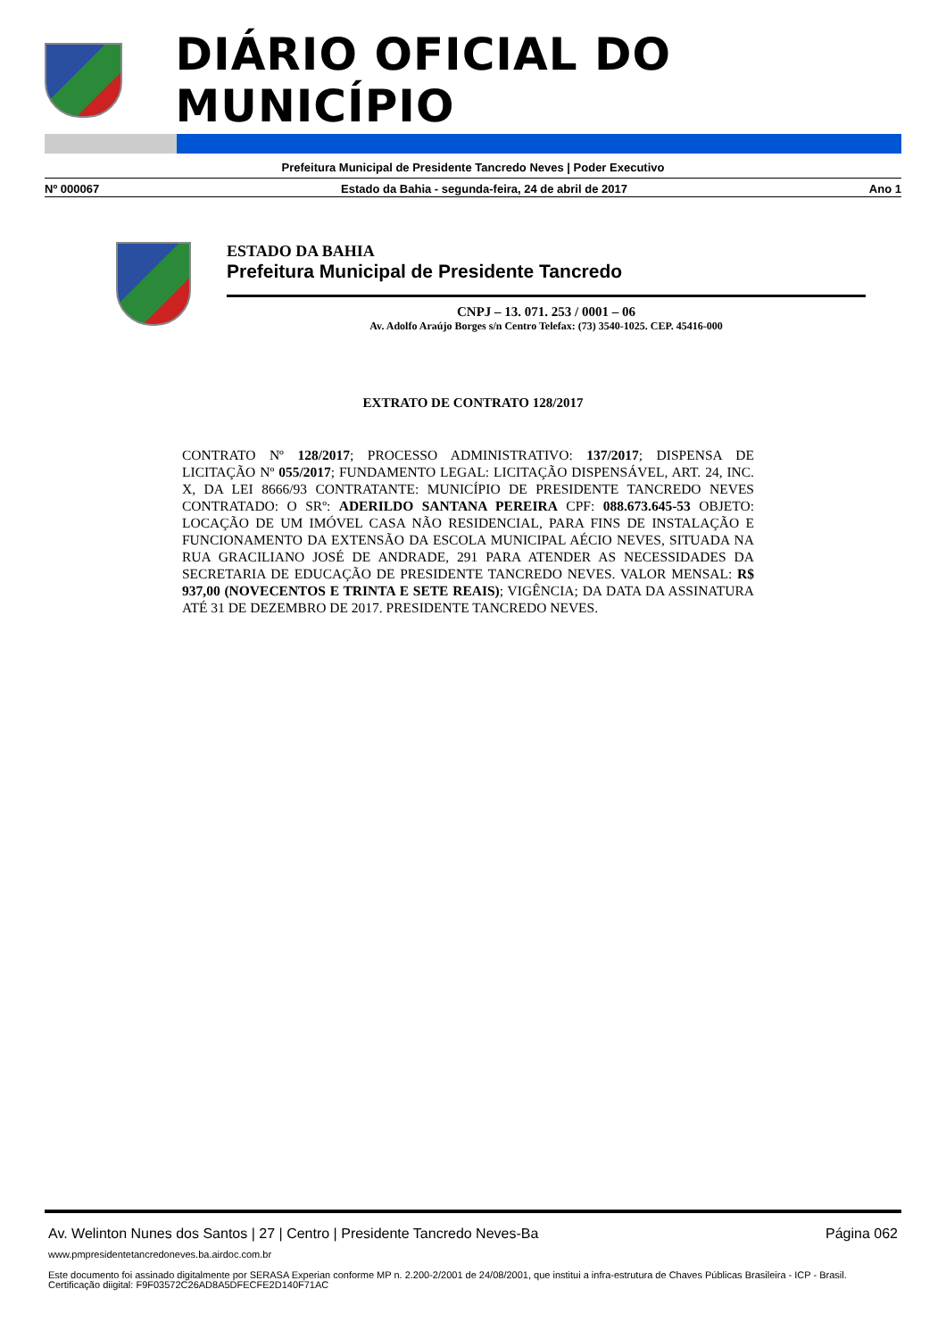DIÁRIO OFICIAL DO MUNICÍPIO
Prefeitura Municipal de Presidente Tancredo Neves | Poder Executivo
Nº 000067 Estado da Bahia - segunda-feira, 24 de abril de 2017 Ano 1
ESTADO DA BAHIA
Prefeitura Municipal de Presidente Tancredo
CNPJ – 13. 071. 253 / 0001 – 06
Av. Adolfo Araújo Borges s/n Centro Telefax: (73) 3540-1025. CEP. 45416-000
EXTRATO DE CONTRATO 128/2017
CONTRATO Nº 128/2017; PROCESSO ADMINISTRATIVO: 137/2017; DISPENSA DE LICITAÇÃO Nº 055/2017; FUNDAMENTO LEGAL: LICITAÇÃO DISPENSÁVEL, ART. 24, INC. X, DA LEI 8666/93 CONTRATANTE: MUNICÍPIO DE PRESIDENTE TANCREDO NEVES CONTRATADO: O SRº: ADERILDO SANTANA PEREIRA CPF: 088.673.645-53 OBJETO: LOCAÇÃO DE UM IMÓVEL CASA NÃO RESIDENCIAL, PARA FINS DE INSTALAÇÃO E FUNCIONAMENTO DA EXTENSÃO DA ESCOLA MUNICIPAL AÉCIO NEVES, SITUADA NA RUA GRACILIANO JOSÉ DE ANDRADE, 291 PARA ATENDER AS NECESSIDADES DA SECRETARIA DE EDUCAÇÃO DE PRESIDENTE TANCREDO NEVES. VALOR MENSAL: R$ 937,00 (NOVECENTOS E TRINTA E SETE REAIS); VIGÊNCIA; DA DATA DA ASSINATURA ATÉ 31 DE DEZEMBRO DE 2017. PRESIDENTE TANCREDO NEVES.
Av. Welinton Nunes dos Santos | 27 | Centro | Presidente Tancredo Neves-Ba Página 062
www.pmpresidentetancredoneves.ba.airdoc.com.br
Este documento foi assinado digitalmente por SERASA Experian conforme MP n. 2.200-2/2001 de 24/08/2001, que institui a infra-estrutura de Chaves Públicas Brasileira - ICP - Brasil. Certificação diigital: F9F03572C26AD8A5DFECFE2D140F71AC